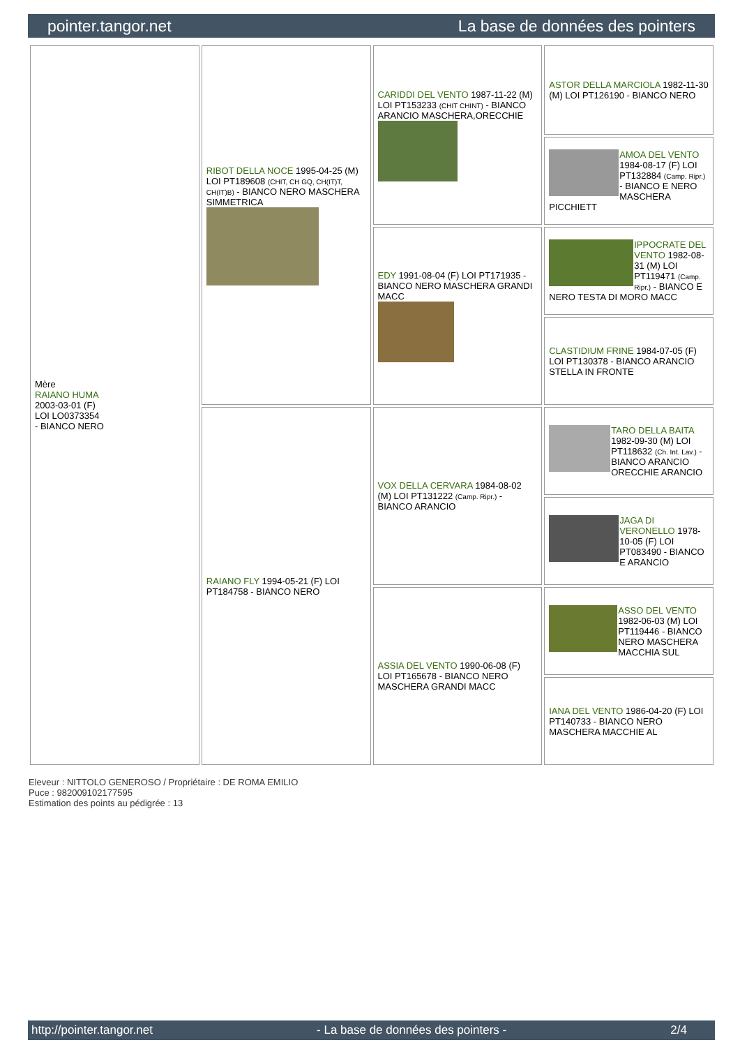pointer.tangor.net La base de données des pointers
| Mère RAIANO HUMA 2003-03-01 (F) LOI LO0373354 - BIANCO NERO | RIBOT DELLA NOCE 1995-04-25 (M) LOI PT189608 (CHIT, CH GQ, CH(IT)T, CH(IT)B) - BIANCO NERO MASCHERA SIMMETRICA | CARIDDI DEL VENTO 1987-11-22 (M) LOI PT153233 (CHIT CHINT) - BIANCO ARANCIO MASCHERA,ORECCHIE | ASTOR DELLA MARCIOLA 1982-11-30 (M) LOI PT126190 - BIANCO NERO |
| | | | AMOA DEL VENTO 1984-08-17 (F) LOI PT132884 (Camp. Ripr.) - BIANCO E NERO MASCHERA PICCHIETT |
| | | EDY 1991-08-04 (F) LOI PT171935 - BIANCO NERO MASCHERA GRANDI MACC | IPPOCRATE DEL VENTO 1982-08-31 (M) LOI PT119471 (Camp. Ripr.) - BIANCO E NERO TESTA DI MORO MACC |
| | | | CLASTIDIUM FRINE 1984-07-05 (F) LOI PT130378 - BIANCO ARANCIO STELLA IN FRONTE |
| | RAIANO FLY 1994-05-21 (F) LOI PT184758 - BIANCO NERO | VOX DELLA CERVARA 1984-08-02 (M) LOI PT131222 (Camp. Ripr.) - BIANCO ARANCIO | TARO DELLA BAITA 1982-09-30 (M) LOI PT118632 (Ch. Int. Lav.) - BIANCO ARANCIO ORECCHIE ARANCIO |
| | | | JAGA DI VERONELLO 1978-10-05 (F) LOI PT083490 - BIANCO E ARANCIO |
| | | ASSIA DEL VENTO 1990-06-08 (F) LOI PT165678 - BIANCO NERO MASCHERA GRANDI MACC | ASSO DEL VENTO 1982-06-03 (M) LOI PT119446 - BIANCO NERO MASCHERA MACCHIA SUL |
| | | | IANA DEL VENTO 1986-04-20 (F) LOI PT140733 - BIANCO NERO MASCHERA MACCHIE AL |
Eleveur : NITTOLO GENEROSO / Propriétaire : DE ROMA EMILIO
Puce : 982009102177595
Estimation des points au pédigrée : 13
http://pointer.tangor.net - La base de données des pointers - 2/4